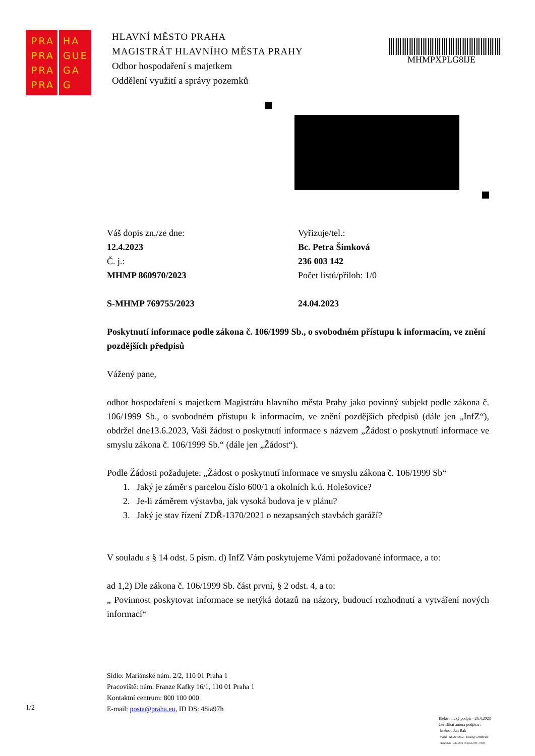PRA HA
PRA GUE
PRA GA
PRA G
HLAVNÍ MĚSTO PRAHA
MAGISTRÁT HLAVNÍHO MĚSTA PRAHY
Odbor hospodaření s majetkem
Oddělení využití a správy pozemků
MHMPXPLG8IJE
Váš dopis zn./ze dne:
12.4.2023
Č. j.:
MHMP 860970/2023
S-MHMP 769755/2023
Vyřizuje/tel.:
Bc. Petra Šimková
236 003 142
Počet listů/příloh: 1/0
24.04.2023
Poskytnutí informace podle zákona č. 106/1999 Sb., o svobodném přístupu k informacím, ve znění pozdějších předpisů
Vážený pane,
odbor hospodaření s majetkem Magistrátu hlavního města Prahy jako povinný subjekt podle zákona č. 106/1999 Sb., o svobodném přístupu k informacím, ve znění pozdějších předpisů (dále jen „InfZ“), obdržel dne13.6.2023, Vaši žádost o poskytnutí informace s názvem „Žádost o poskytnutí informace ve smyslu zákona č. 106/1999 Sb.“ (dále jen „Žádost“).
Podle Žádosti požadujete: „Žádost o poskytnutí informace ve smyslu zákona č. 106/1999 Sb“
1. Jaký je záměr s parcelou číslo 600/1 a okolních k.ú. Holešovice?
2. Je-li záměrem výstavba, jak vysoká budova je v plánu?
3. Jaký je stav řízení ZDŘ-1370/2021 o nezapsaných stavbách garáží?
V souladu s § 14 odst. 5 písm. d) InfZ Vám poskytujeme Vámi požadované informace, a to:
ad 1,2) Dle zákona č. 106/1999 Sb. část první, § 2 odst. 4, a to:
„ Povinnost poskytovat informace se netýká dotazů na názory, budoucí rozhodnutí a vytváření nových informací“
Sídlo: Mariánské nám. 2/2, 110 01 Praha 1
Pracoviště: nám. Franze Kafky 16/1, 110 01 Praha 1
Kontaktní centrum: 800 100 000
E-mail: posta@praha.eu, ID DS: 48ia97h
1/2
Elektronický podpis - 25.4.2023
Certifikát autora podpisu :
Jméno : Jan Rak
Vydal : ACAeID3.2 - Issuing Certificate
Platnost do : 6.12.2023 10:39:26-000 +01:00